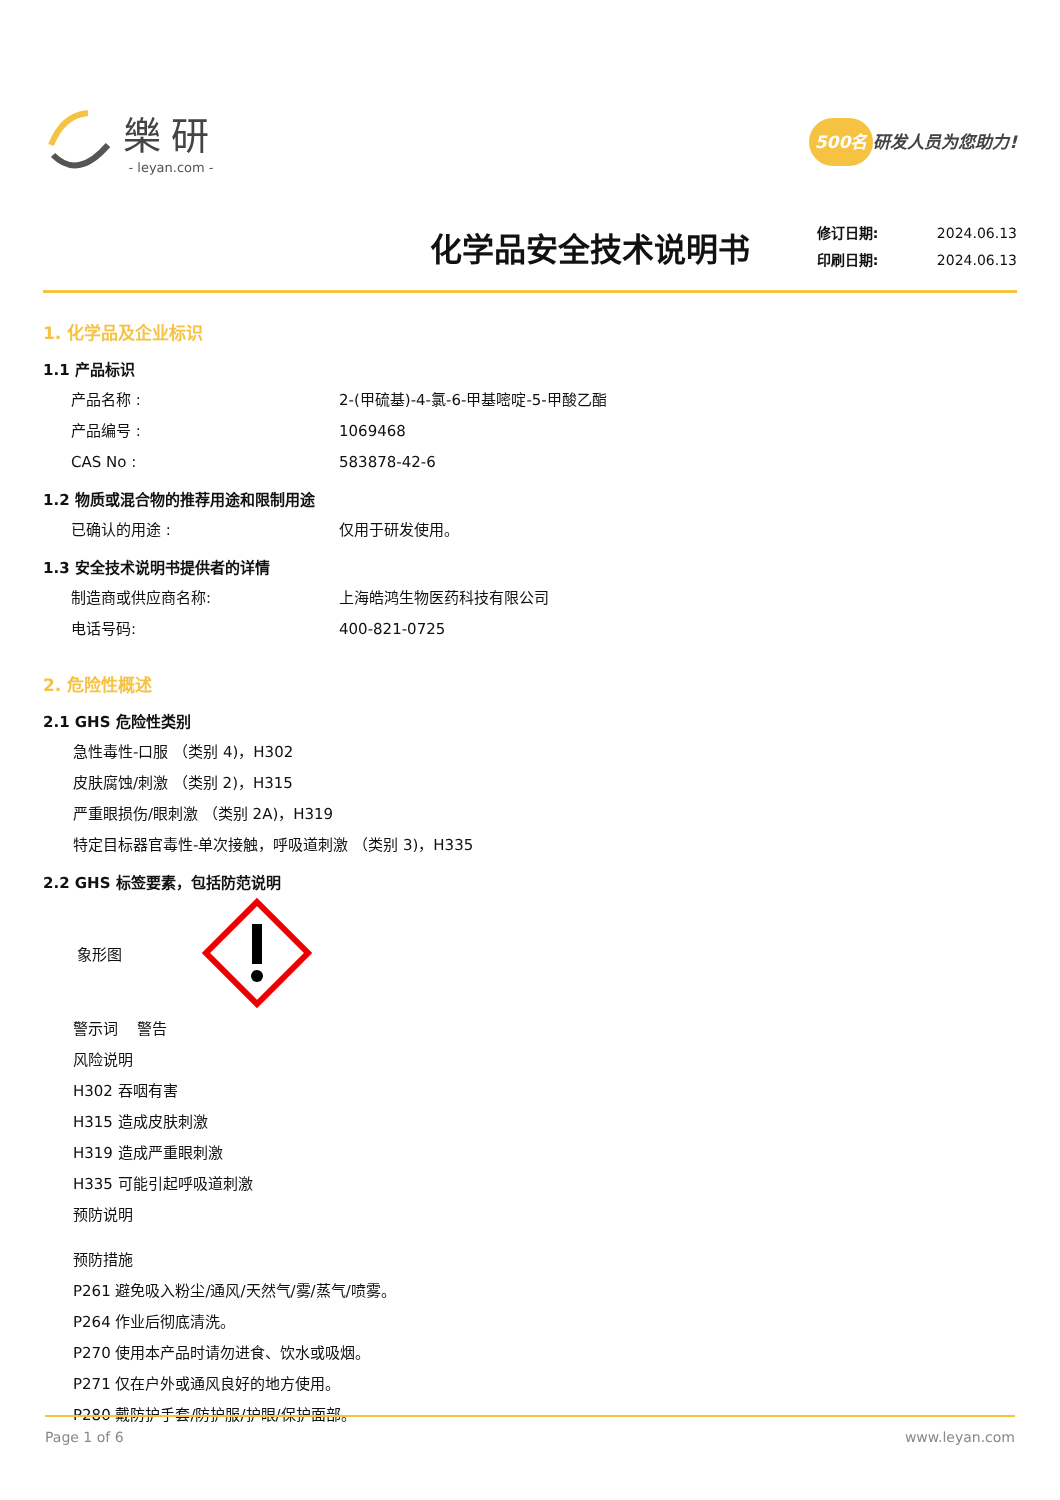樂研
- leyan.com -
500名 研发人员为您助力!
化学品安全技术说明书
修订日期: 2024.06.13
印刷日期: 2024.06.13
1. 化学品及企业标识
1.1 产品标识
产品名称 : 2-(甲硫基)-4-氯-6-甲基嘧啶-5-甲酸乙酯
产品编号 : 1069468
CAS No : 583878-42-6
1.2 物质或混合物的推荐用途和限制用途
已确认的用途 : 仅用于研发使用。
1.3 安全技术说明书提供者的详情
制造商或供应商名称: 上海皓鸿生物医药科技有限公司
电话号码: 400-821-0725
2. 危险性概述
2.1 GHS 危险性类别
急性毒性-口服 （类别 4)，H302
皮肤腐蚀/刺激 （类别 2)，H315
严重眼损伤/眼刺激 （类别 2A)，H319
特定目标器官毒性-单次接触，呼吸道刺激 （类别 3)，H335
2.2 GHS 标签要素，包括防范说明
象形图
警示词 警告
风险说明
H302 吞咽有害
H315 造成皮肤刺激
H319 造成严重眼刺激
H335 可能引起呼吸道刺激
预防说明
预防措施
P261 避免吸入粉尘/通风/天然气/雾/蒸气/喷雾。
P264 作业后彻底清洗。
P270 使用本产品时请勿进食、饮水或吸烟。
P271 仅在户外或通风良好的地方使用。
P280 戴防护手套/防护服/护眼/保护面部。
Page 1 of 6 www.leyan.com